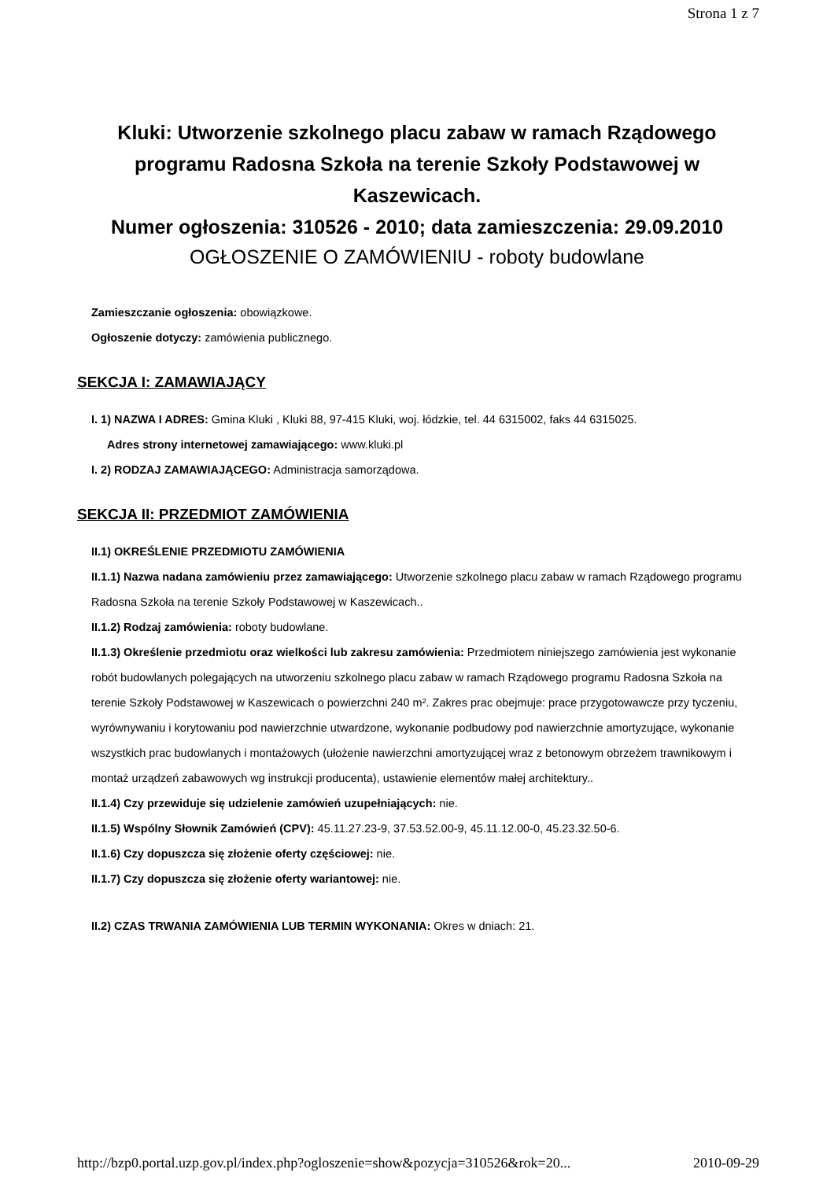Strona 1 z 7
Kluki: Utworzenie szkolnego placu zabaw w ramach Rządowego programu Radosna Szkoła na terenie Szkoły Podstawowej w Kaszewicach.
Numer ogłoszenia: 310526 - 2010; data zamieszczenia: 29.09.2010
OGŁOSZENIE O ZAMÓWIENIU - roboty budowlane
Zamieszczanie ogłoszenia: obowiązkowe.
Ogłoszenie dotyczy: zamówienia publicznego.
SEKCJA I: ZAMAWIAJĄCY
I. 1) NAZWA I ADRES: Gmina Kluki , Kluki 88, 97-415 Kluki, woj. łódzkie, tel. 44 6315002, faks 44 6315025.
Adres strony internetowej zamawiającego: www.kluki.pl
I. 2) RODZAJ ZAMAWIAJĄCEGO: Administracja samorządowa.
SEKCJA II: PRZEDMIOT ZAMÓWIENIA
II.1) OKREŚLENIE PRZEDMIOTU ZAMÓWIENIA
II.1.1) Nazwa nadana zamówieniu przez zamawiającego: Utworzenie szkolnego placu zabaw w ramach Rządowego programu Radosna Szkoła na terenie Szkoły Podstawowej w Kaszewicach..
II.1.2) Rodzaj zamówienia: roboty budowlane.
II.1.3) Określenie przedmiotu oraz wielkości lub zakresu zamówienia: Przedmiotem niniejszego zamówienia jest wykonanie robót budowlanych polegających na utworzeniu szkolnego placu zabaw w ramach Rządowego programu Radosna Szkoła na terenie Szkoły Podstawowej w Kaszewicach o powierzchni 240 m². Zakres prac obejmuje: prace przygotowawcze przy tyczeniu, wyrównywaniu i korytowaniu pod nawierzchnie utwardzone, wykonanie podbudowy pod nawierzchnie amortyzujące, wykonanie wszystkich prac budowlanych i montażowych (ułożenie nawierzchni amortyzującej wraz z betonowym obrzeżem trawnikowym i montaż urządzeń zabawowych wg instrukcji producenta), ustawienie elementów małej architektury..
II.1.4) Czy przewiduje się udzielenie zamówień uzupełniających: nie.
II.1.5) Wspólny Słownik Zamówień (CPV): 45.11.27.23-9, 37.53.52.00-9, 45.11.12.00-0, 45.23.32.50-6.
II.1.6) Czy dopuszcza się złożenie oferty częściowej: nie.
II.1.7) Czy dopuszcza się złożenie oferty wariantowej: nie.
II.2) CZAS TRWANIA ZAMÓWIENIA LUB TERMIN WYKONANIA: Okres w dniach: 21.
http://bzp0.portal.uzp.gov.pl/index.php?ogloszenie=show&pozycja=310526&rok=20... 2010-09-29